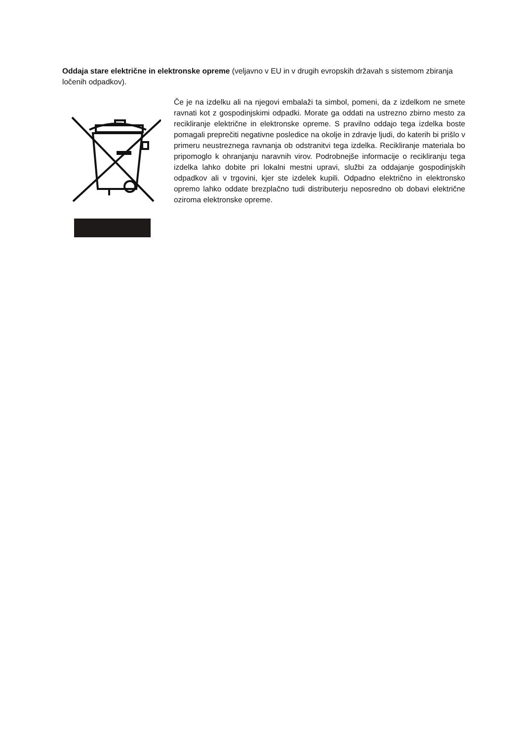Oddaja stare električne in elektronske opreme (veljavno v EU in v drugih evropskih državah s sistemom zbiranja ločenih odpadkov).
Če je na izdelku ali na njegovi embalaži ta simbol, pomeni, da z izdelkom ne smete ravnati kot z gospodinjskimi odpadki. Morate ga oddati na ustrezno zbirno mesto za recikliranje električne in elektronske opreme. S pravilno oddajo tega izdelka boste pomagali preprečiti negativne posledice na okolje in zdravje ljudi, do katerih bi prišlo v primeru neustreznega ravnanja ob odstranitvi tega izdelka. Recikliranje materiala bo pripomoglo k ohranjanju naravnih virov. Podrobnejše informacije o recikliranju tega izdelka lahko dobite pri lokalni mestni upravi, službi za oddajanje gospodinjskih odpadkov ali v trgovini, kjer ste izdelek kupili. Odpadno električno in elektronsko opremo lahko oddate brezplačno tudi distributerju neposredno ob dobavi električne oziroma elektronske opreme.